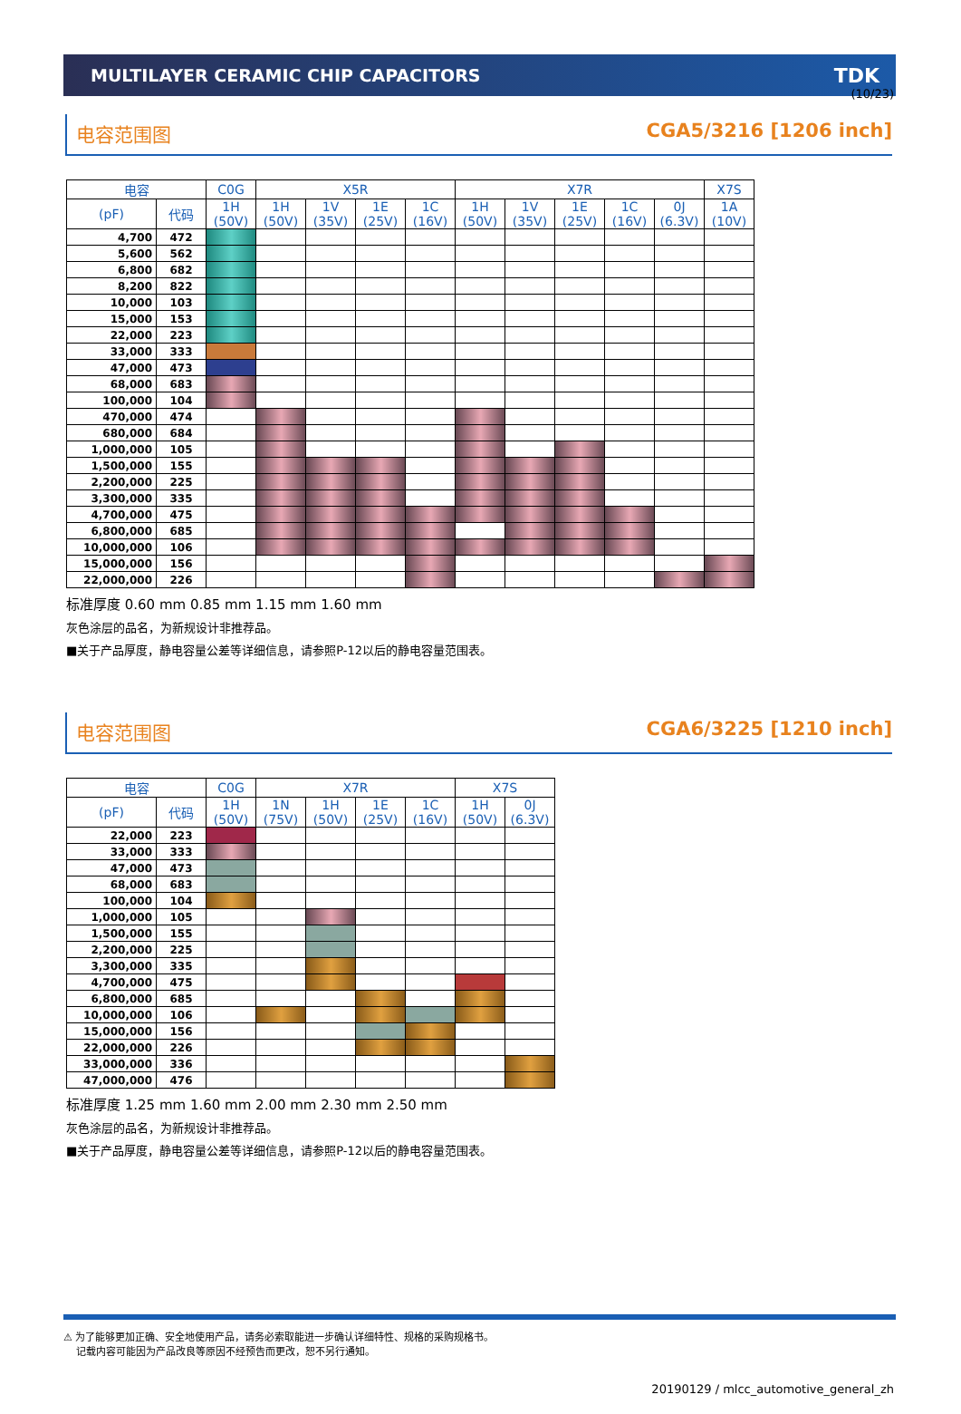(10/23)
MULTILAYER CERAMIC CHIP CAPACITORS TDK
电容范围图 CGA5/3216 [1206 inch]
| 电容 | | C0G | X5R | | | | X7R | | | | | X7S |
| --- | --- | --- | --- | --- | --- | --- | --- | --- | --- | --- | --- | --- |
| (pF) | 代码 | 1H (50V) | 1H (50V) | 1V (35V) | 1E (25V) | 1C (16V) | 1H (50V) | 1V (35V) | 1E (25V) | 1C (16V) | 0J (6.3V) | 1A (10V) |
| 4,700 | 472 | | | | | | | | | | | |
| 5,600 | 562 | | | | | | | | | | | |
| 6,800 | 682 | | | | | | | | | | | |
| 8,200 | 822 | | | | | | | | | | | |
| 10,000 | 103 | | | | | | | | | | | |
| 15,000 | 153 | | | | | | | | | | | |
| 22,000 | 223 | | | | | | | | | | | |
| 33,000 | 333 | | | | | | | | | | | |
| 47,000 | 473 | | | | | | | | | | | |
| 68,000 | 683 | | | | | | | | | | | |
| 100,000 | 104 | | | | | | | | | | | |
| 470,000 | 474 | | | | | | | | | | | |
| 680,000 | 684 | | | | | | | | | | | |
| 1,000,000 | 105 | | | | | | | | | | | |
| 1,500,000 | 155 | | | | | | | | | | | |
| 2,200,000 | 225 | | | | | | | | | | | |
| 3,300,000 | 335 | | | | | | | | | | | |
| 4,700,000 | 475 | | | | | | | | | | | |
| 6,800,000 | 685 | | | | | | | | | | | |
| 10,000,000 | 106 | | | | | | | | | | | |
| 15,000,000 | 156 | | | | | | | | | | | |
| 22,000,000 | 226 | | | | | | | | | | | |
标准厚度 0.60 mm 0.85 mm 1.15 mm 1.60 mm
灰色涂层的品名，为新规设计非推荐品。
■关于产品厚度，静电容量公差等详细信息，请参照P-12以后的静电容量范围表。
电容范围图 CGA6/3225 [1210 inch]
| 电容 | | C0G | X7R | | | | X7S | |
| --- | --- | --- | --- | --- | --- | --- | --- | --- |
| (pF) | 代码 | 1H (50V) | 1N (75V) | 1H (50V) | 1E (25V) | 1C (16V) | 1H (50V) | 0J (6.3V) |
| 22,000 | 223 | | | | | | | |
| 33,000 | 333 | | | | | | | |
| 47,000 | 473 | | | | | | | |
| 68,000 | 683 | | | | | | | |
| 100,000 | 104 | | | | | | | |
| 1,000,000 | 105 | | | | | | | |
| 1,500,000 | 155 | | | | | | | |
| 2,200,000 | 225 | | | | | | | |
| 3,300,000 | 335 | | | | | | | |
| 4,700,000 | 475 | | | | | | | |
| 6,800,000 | 685 | | | | | | | |
| 10,000,000 | 106 | | | | | | | |
| 15,000,000 | 156 | | | | | | | |
| 22,000,000 | 226 | | | | | | | |
| 33,000,000 | 336 | | | | | | | |
| 47,000,000 | 476 | | | | | | | |
标准厚度 1.25 mm 1.60 mm 2.00 mm 2.30 mm 2.50 mm
灰色涂层的品名，为新规设计非推荐品。
■关于产品厚度，静电容量公差等详细信息，请参照P-12以后的静电容量范围表。
⚠ 为了能够更加正确、安全地使用产品，请务必索取能进一步确认详细特性、规格的采购规格书。
记载内容可能因为产品改良等原因不经预告而更改，恕不另行通知。
20190129 / mlcc_automotive_general_zh